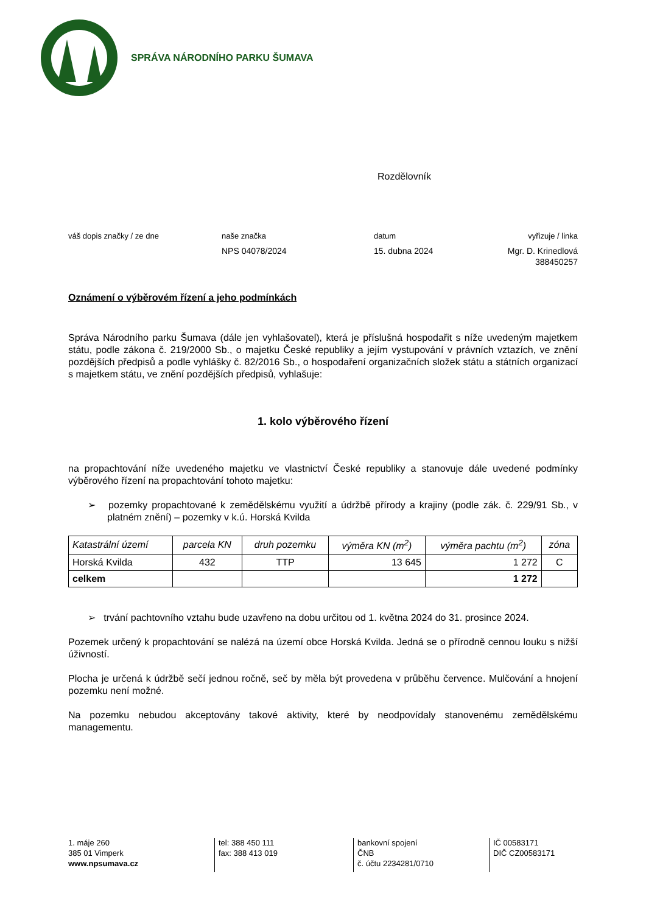SPRÁVA NÁRODNÍHO PARKU ŠUMAVA
Rozdělovník
váš dopis značky / ze dne
naše značka
datum
vyřizuje / linka
NPS 04078/2024
15. dubna 2024
Mgr. D. Krinedlová
388450257
Oznámení o výběrovém řízení a jeho podmínkách
Správa Národního parku Šumava (dále jen vyhlašovatel), která je příslušná hospodařit s níže uvedeným majetkem státu, podle zákona č. 219/2000 Sb., o majetku České republiky a jejím vystupování v právních vztazích, ve znění pozdějších předpisů a podle vyhlášky č. 82/2016 Sb., o hospodaření organizačních složek státu a státních organizací s majetkem státu, ve znění pozdějších předpisů, vyhlašuje:
1. kolo výběrového řízení
na propachtování níže uvedeného majetku ve vlastnictví České republiky a stanovuje dále uvedené podmínky výběrového řízení na propachtování tohoto majetku:
➢ pozemky propachtované k zemědělskému využití a údržbě přírody a krajiny (podle zák. č. 229/91 Sb., v platném znění) – pozemky v k.ú. Horská Kvilda
| Katastrální území | parcela KN | druh pozemku | výměra KN (m<sup>2</sup>) | výměra pachtu (m<sup>2</sup>) | zóna |
| --- | --- | --- | --- | --- | --- |
| Horská Kvilda | 432 | TTP | 13 645 | 1 272 | C |
| celkem | | | | 1 272 | |
➢ trvání pachtovního vztahu bude uzavřeno na dobu určitou od 1. května 2024 do 31. prosince 2024.
Pozemek určený k propachtování se nalézá na území obce Horská Kvilda. Jedná se o přírodně cennou louku s nižší úživností.
Plocha je určená k údržbě sečí jednou ročně, seč by měla být provedena v průběhu července. Mulčování a hnojení pozemku není možné.
Na pozemku nebudou akceptovány takové aktivity, které by neodpovídaly stanovenému zemědělskému managementu.
1. máje 260
385 01 Vimperk
www.npsumava.cz
tel: 388 450 111
fax: 388 413 019
bankovní spojení
ČNB
č. účtu 2234281/0710
IČ 00583171
DIČ CZ00583171